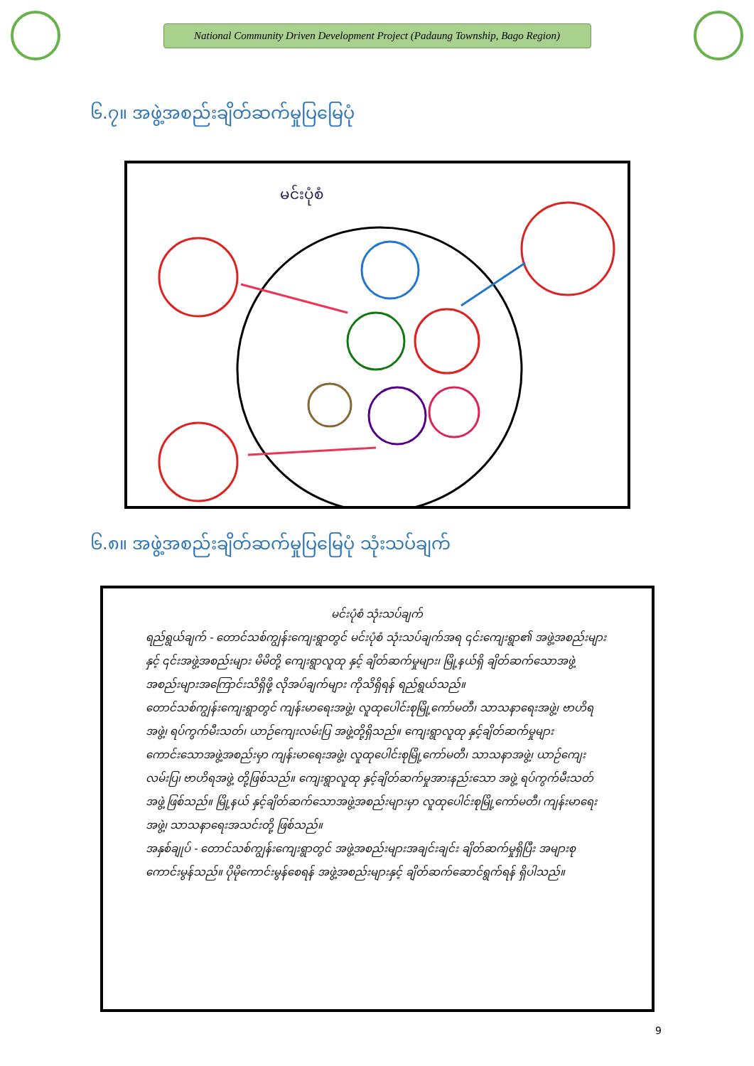National Community Driven Development Project (Padaung Township, Bago Region)
၆.၇။ အဖွဲ့အစည်းချိတ်ဆက်မှုပြမြေပုံ
မင်းပုံစံ
၆.၈။ အဖွဲ့အစည်းချိတ်ဆက်မှုပြမြေပုံ သုံးသပ်ချက်
မင်းပုံစံ သုံးသပ်ချက်
ရည်ရွယ်ချက် - တောင်သစ်ကျွန်းကျေးရွာတွင် မင်းပုံစံ သုံးသပ်ချက်အရ ၎င်းကျေးရွာ၏ အဖွဲ့အစည်းများ နှင့် ၎င်းအဖွဲ့အစည်းများ မိမိတို့ ကျေးရွာလူထု နှင့် ချိတ်ဆက်မှုများ၊ မြို့နယ်ရှိ ချိတ်ဆက်သောအဖွဲ့အစည်းများအကြောင်းသိရှိဖို့ လိုအပ်ချက်များ ကိုသိရှိရန် ရည်ရွယ်သည်။
တောင်သစ်ကျွန်းကျေးရွာတွင် ကျန်းမာရေးအဖွဲ့၊ လူထုပေါင်းစုမြို့ကော်မတီ၊ သာသနာရေးအဖွဲ့၊ ဗာဟိရအဖွဲ့၊ ရပ်ကွက်မီးသတ်၊ ယာဉ်ကျေးလမ်းပြ အဖွဲ့တို့ရှိသည်။ ကျေးရွာလူထု နှင့်ချိတ်ဆက်မှုများ ကောင်းသောအဖွဲ့အစည်းမှာ ကျန်းမာရေးအဖွဲ့၊ လူထုပေါင်းစုမြို့ကော်မတီ၊ သာသနာအဖွဲ့၊ ယာဉ်ကျေးလမ်းပြ၊ ဗာဟိရအဖွဲ့ တို့ဖြစ်သည်။ ကျေးရွာလူထု နှင့်ချိတ်ဆက်မှုအားနည်းသော အဖွဲ့ ရပ်ကွက်မီးသတ်အဖွဲ့ ဖြစ်သည်။ မြို့နယ် နှင့်ချိတ်ဆက်သောအဖွဲ့အစည်းများမှာ လူထုပေါင်းစုမြို့ကော်မတီ၊ ကျန်းမာရေးအဖွဲ့၊ သာသနာရေးအသင်းတို့ ဖြစ်သည်။
အနှစ်ချုပ် - တောင်သစ်ကျွန်းကျေးရွာတွင် အဖွဲ့အစည်းများအချင်းချင်း ချိတ်ဆက်မှုရှိပြီး အများစု ကောင်းမွန်သည်။ ပိုမိုကောင်းမွန်စေရန် အဖွဲ့အစည်းများနှင့် ချိတ်ဆက်ဆောင်ရွက်ရန် ရှိပါသည်။
9